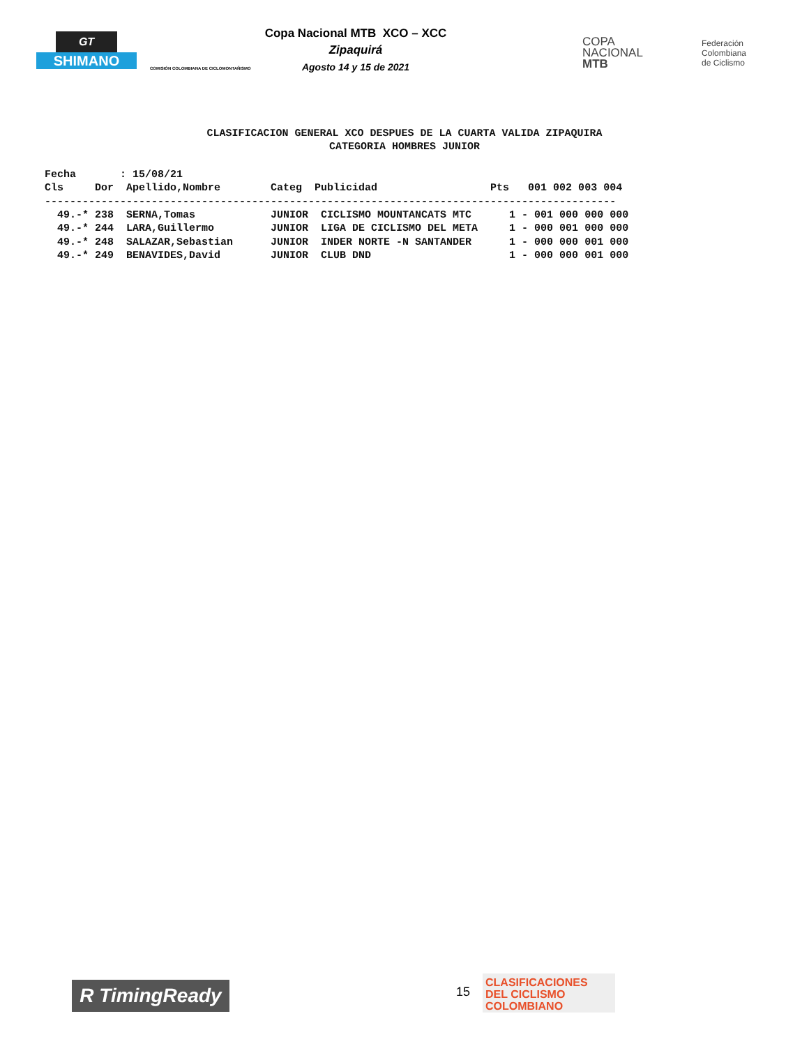GT
SHIMANO
COMISIÓN COLOMBIANA DE CICLOMONTAÑISMO
Copa Nacional MTB XCO – XCC
Zipaquirá
Agosto 14 y 15 de 2021
COPA
NACIONAL
MTB
Federación
Colombiana
de Ciclismo
CLASIFICACION GENERAL XCO DESPUES DE LA CUARTA VALIDA ZIPAQUIRA
CATEGORIA HOMBRES JUNIOR
Fecha       : 15/08/21
Cls     Dor  Apellido,Nombre        Categ  Publicidad                  Pts   001 002 003 004
-------------------------------------------------------------------------------------------
  49.-* 238  SERNA,Tomas            JUNIOR  CICLISMO MOUNTANCATS MTC      1 - 001 000 000 000
  49.-* 244  LARA,Guillermo         JUNIOR  LIGA DE CICLISMO DEL META     1 - 000 001 000 000
  49.-* 248  SALAZAR,Sebastian      JUNIOR  INDER NORTE -N SANTANDER      1 - 000 000 001 000
  49.-* 249  BENAVIDES,David        JUNIOR  CLUB DND                      1 - 000 000 001 000
R TimingReady 15
CLASIFICACIONES
DEL CICLISMO
COLOMBIANO